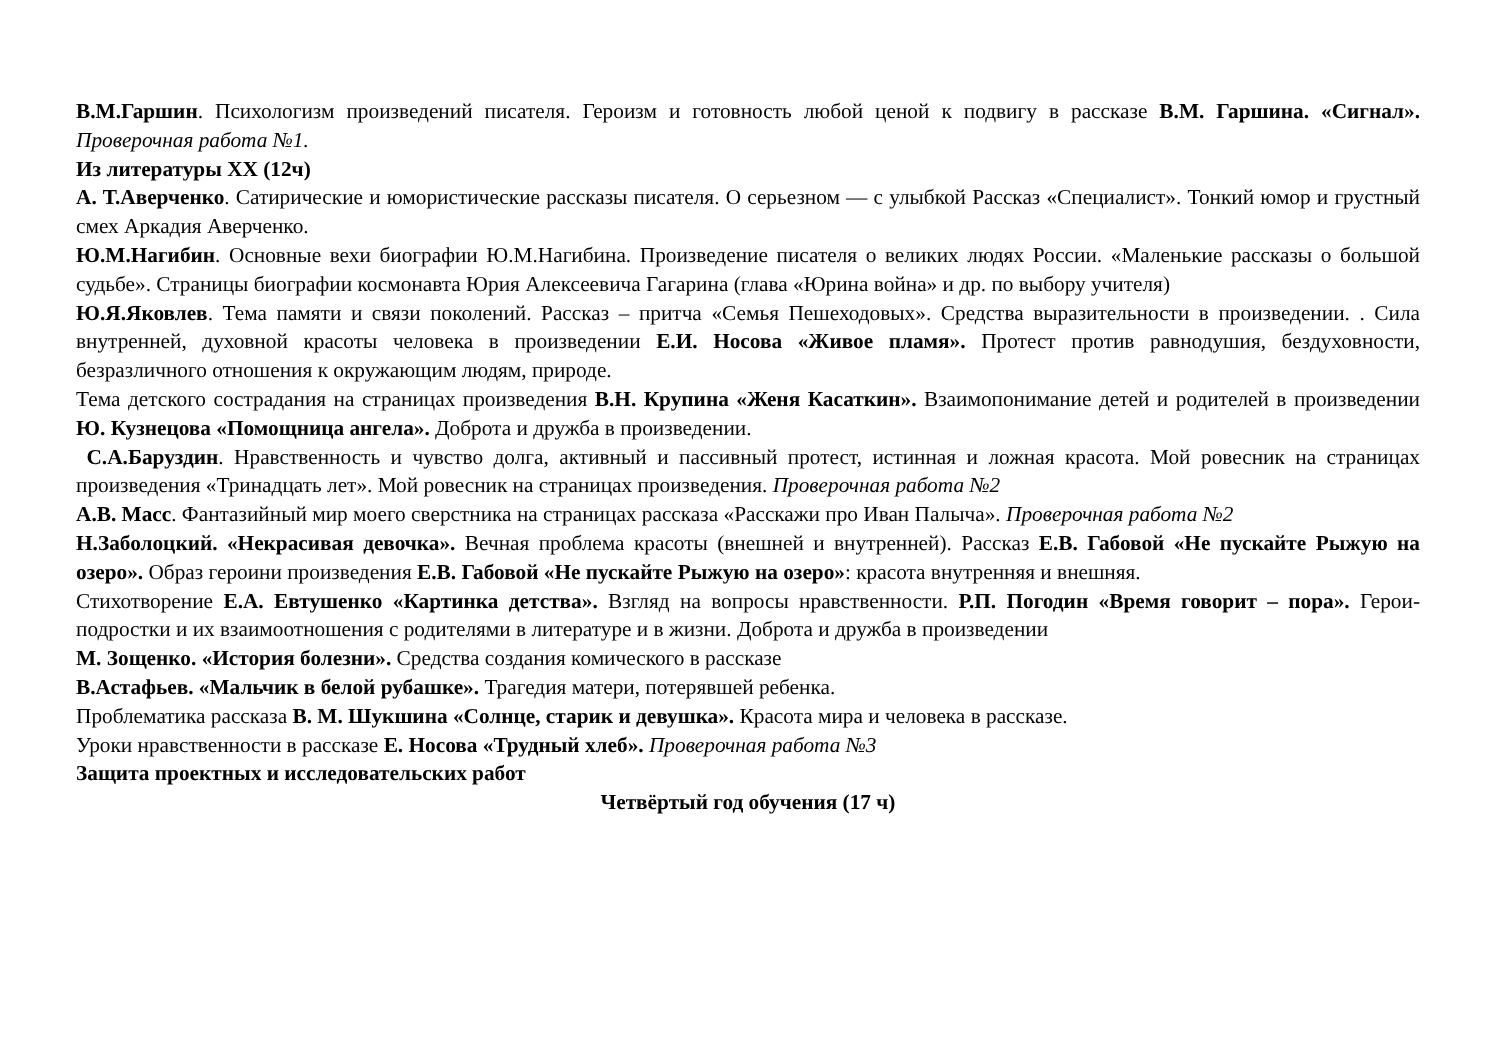В.М.Гаршин. Психологизм произведений писателя. Героизм и готовность любой ценой к подвигу в рассказе В.М. Гаршина. «Сигнал». Проверочная работа №1.
Из литературы XX (12ч)
А. Т.Аверченко. Сатирические и юмористические рассказы писателя. О серьезном — с улыбкой Рассказ «Специалист». Тонкий юмор и грустный смех Аркадия Аверченко.
Ю.М.Нагибин. Основные вехи биографии Ю.М.Нагибина. Произведение писателя о великих людях России. «Маленькие рассказы о большой судьбе». Страницы биографии космонавта Юрия Алексеевича Гагарина (глава «Юрина война» и др. по выбору учителя)
Ю.Я.Яковлев. Тема памяти и связи поколений. Рассказ – притча «Семья Пешеходовых». Средства выразительности в произведении. . Сила внутренней, духовной красоты человека в произведении Е.И. Носова «Живое пламя». Протест против равнодушия, бездуховности, безразличного отношения к окружающим людям, природе.
Тема детского сострадания на страницах произведения В.Н. Крупина «Женя Касаткин». Взаимопонимание детей и родителей в произведении Ю. Кузнецова «Помощница ангела». Доброта и дружба в произведении.
С.А.Баруздин. Нравственность и чувство долга, активный и пассивный протест, истинная и ложная красота. Мой ровесник на страницах произведения «Тринадцать лет». Мой ровесник на страницах произведения. Проверочная работа №2
А.В. Масс. Фантазийный мир моего сверстника на страницах рассказа «Расскажи про Иван Палыча». Проверочная работа №2
Н.Заболоцкий. «Некрасивая девочка». Вечная проблема красоты (внешней и внутренней). Рассказ Е.В. Габовой «Не пускайте Рыжую на озеро». Образ героини произведения Е.В. Габовой «Не пускайте Рыжую на озеро»: красота внутренняя и внешняя.
Стихотворение Е.А. Евтушенко «Картинка детства». Взгляд на вопросы нравственности. Р.П. Погодин «Время говорит – пора». Герои-подростки и их взаимоотношения с родителями в литературе и в жизни. Доброта и дружба в произведении
М. Зощенко. «История болезни». Средства создания комического в рассказе
В.Астафьев. «Мальчик в белой рубашке». Трагедия матери, потерявшей ребенка.
Проблематика рассказа В. М. Шукшина «Солнце, старик и девушка». Красота мира и человека в рассказе.
Уроки нравственности в рассказе Е. Носова «Трудный хлеб». Проверочная работа №3
Защита проектных и исследовательских работ
Четвёртый год обучения (17 ч)